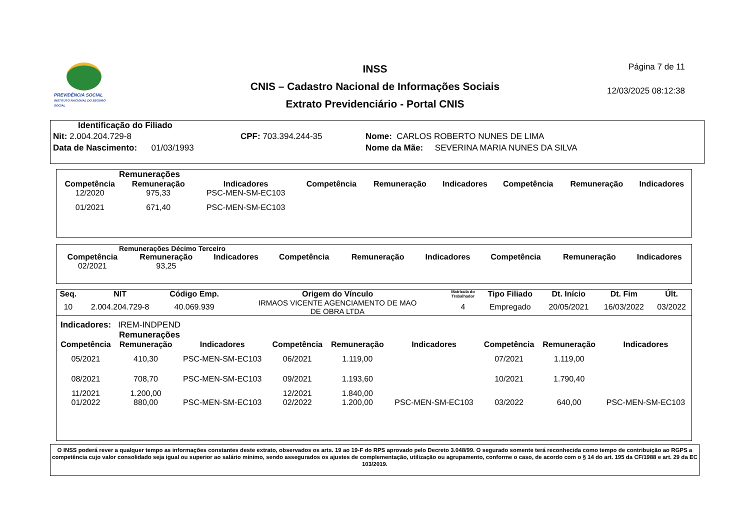PREVIDÊNCIA SOCIAL
INSTITUTO NACIONAL DO SEGURO SOCIAL
INSS
CNIS – Cadastro Nacional de Informações Sociais
Extrato Previdenciário - Portal CNIS
Página 7 de 11
12/03/2025 08:12:38
Identificação do Filiado
Nit: 2.004.204.729-8
Data de Nascimento: 01/03/1993
CPF: 703.394.244-35 Nome: CARLOS ROBERTO NUNES DE LIMA
Nome da Mãe: SEVERINA MARIA NUNES DA SILVA
Remunerações
| Competência | Remuneração | Indicadores | Competência | Remuneração | Indicadores | Competência | Remuneração | Indicadores |
| --- | --- | --- | --- | --- | --- | --- | --- | --- |
| 12/2020 | 975,33 | PSC-MEN-SM-EC103 | | | | | | |
| 01/2021 | 671,40 | PSC-MEN-SM-EC103 | | | | | | |
Remunerações Décimo Terceiro
| Competência | Remuneração | Indicadores | Competência | Remuneração | Indicadores | Competência | Remuneração | Indicadores |
| --- | --- | --- | --- | --- | --- | --- | --- | --- |
| 02/2021 | 93,25 | | | | | | | |
| Seq. | NIT | Código Emp. | Origem do Vínculo | Matrícula do Trabalhador | Tipo Filiado | Dt. Início | Dt. Fim | Últ. |
| --- | --- | --- | --- | --- | --- | --- | --- | --- |
| 10 | 2.004.204.729-8 | 40.069.939 | IRMAOS VICENTE AGENCIAMENTO DE MAO DE OBRA LTDA | 4 | Empregado | 20/05/2021 | 16/03/2022 | 03/2022 |
Indicadores: IREM-INDPEND
Remunerações
| Competência | Remuneração | Indicadores | Competência | Remuneração | Indicadores | Competência | Remuneração | Indicadores |
| --- | --- | --- | --- | --- | --- | --- | --- | --- |
| 05/2021 | 410,30 | PSC-MEN-SM-EC103 | 06/2021 | 1.119,00 | | 07/2021 | 1.119,00 | |
| 08/2021 | 708,70 | PSC-MEN-SM-EC103 | 09/2021 | 1.193,60 | | 10/2021 | 1.790,40 | |
| 11/2021 | 1.200,00 | | 12/2021 | 1.840,00 | | | | |
| 01/2022 | 880,00 | PSC-MEN-SM-EC103 | 02/2022 | 1.200,00 | PSC-MEN-SM-EC103 | 03/2022 | 640,00 | PSC-MEN-SM-EC103 |
O INSS poderá rever a qualquer tempo as informações constantes deste extrato, observados os arts. 19 ao 19-F do RPS aprovado pelo Decreto 3.048/99. O segurado somente terá reconhecida como tempo de contribuição ao RGPS a competência cujo valor consolidado seja igual ou superior ao salário mínimo, sendo assegurados os ajustes de complementação, utilização ou agrupamento, conforme o caso, de acordo com o § 14 do art. 195 da CF/1988 e art. 29 da EC 103/2019.